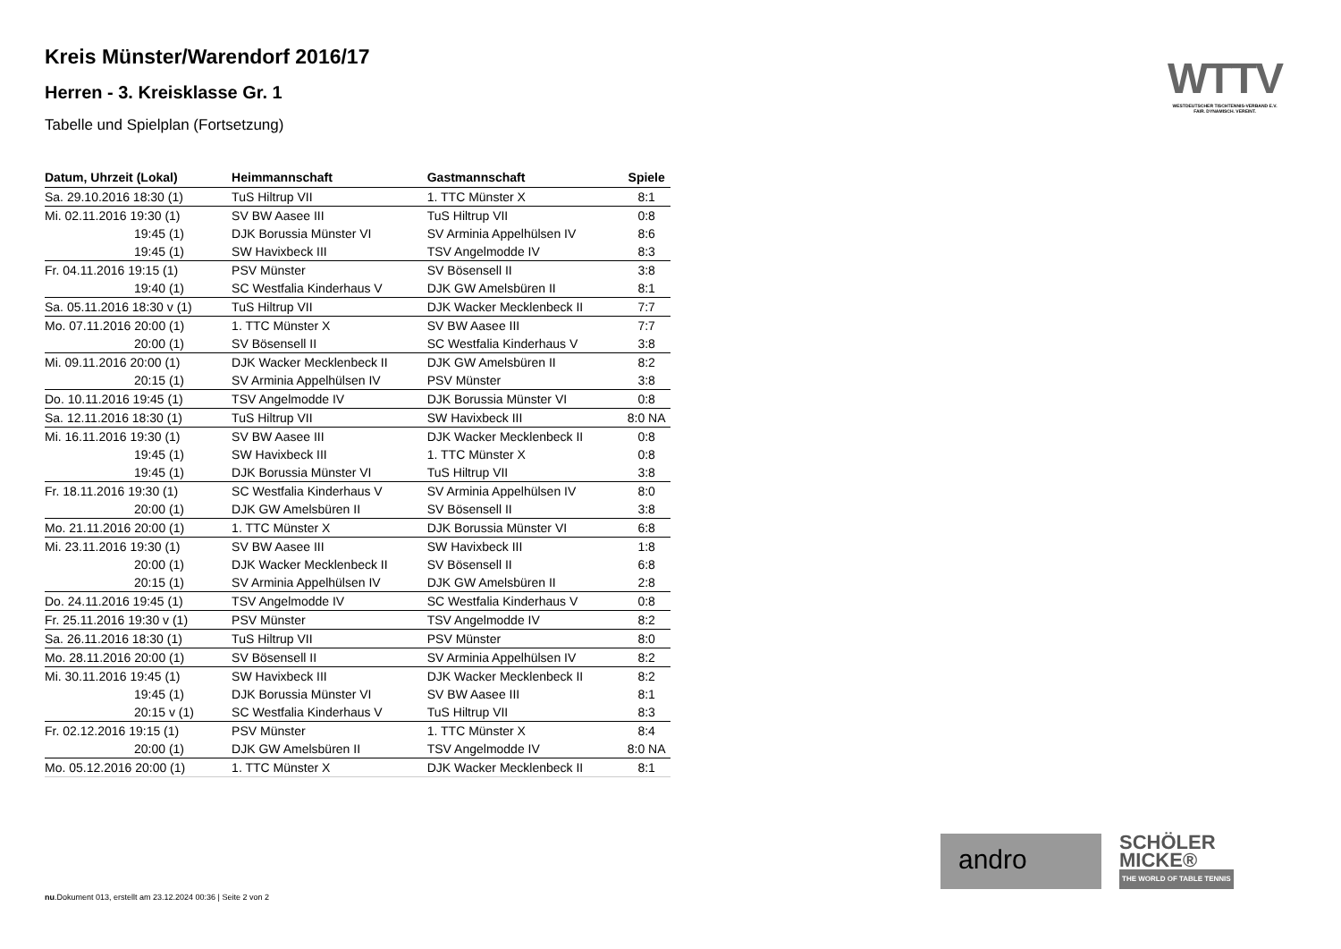WTTV
WESTDEUTSCHER TISCHTENNIS-VERBAND E.V.
FAIR. DYNAMISCH. VEREINT.
Kreis Münster/Warendorf 2016/17
Herren - 3. Kreisklasse Gr. 1
Tabelle und Spielplan (Fortsetzung)
| Datum, Uhrzeit (Lokal) | Heimmannschaft | Gastmannschaft | Spiele |
| --- | --- | --- | --- |
| Sa. 29.10.2016 18:30 (1) | TuS Hiltrup VII | 1. TTC Münster X | 8:1 |
| Mi. 02.11.2016 19:30 (1) | SV BW Aasee III | TuS Hiltrup VII | 0:8 |
| 19:45 (1) | DJK Borussia Münster VI | SV Arminia Appelhülsen IV | 8:6 |
| 19:45 (1) | SW Havixbeck III | TSV Angelmodde IV | 8:3 |
| Fr. 04.11.2016 19:15 (1) | PSV Münster | SV Bösensell II | 3:8 |
| 19:40 (1) | SC Westfalia Kinderhaus V | DJK GW Amelsbüren II | 8:1 |
| Sa. 05.11.2016 18:30 v (1) | TuS Hiltrup VII | DJK Wacker Mecklenbeck II | 7:7 |
| Mo. 07.11.2016 20:00 (1) | 1. TTC Münster X | SV BW Aasee III | 7:7 |
| 20:00 (1) | SV Bösensell II | SC Westfalia Kinderhaus V | 3:8 |
| Mi. 09.11.2016 20:00 (1) | DJK Wacker Mecklenbeck II | DJK GW Amelsbüren II | 8:2 |
| 20:15 (1) | SV Arminia Appelhülsen IV | PSV Münster | 3:8 |
| Do. 10.11.2016 19:45 (1) | TSV Angelmodde IV | DJK Borussia Münster VI | 0:8 |
| Sa. 12.11.2016 18:30 (1) | TuS Hiltrup VII | SW Havixbeck III | 8:0 NA |
| Mi. 16.11.2016 19:30 (1) | SV BW Aasee III | DJK Wacker Mecklenbeck II | 0:8 |
| 19:45 (1) | SW Havixbeck III | 1. TTC Münster X | 0:8 |
| 19:45 (1) | DJK Borussia Münster VI | TuS Hiltrup VII | 3:8 |
| Fr. 18.11.2016 19:30 (1) | SC Westfalia Kinderhaus V | SV Arminia Appelhülsen IV | 8:0 |
| 20:00 (1) | DJK GW Amelsbüren II | SV Bösensell II | 3:8 |
| Mo. 21.11.2016 20:00 (1) | 1. TTC Münster X | DJK Borussia Münster VI | 6:8 |
| Mi. 23.11.2016 19:30 (1) | SV BW Aasee III | SW Havixbeck III | 1:8 |
| 20:00 (1) | DJK Wacker Mecklenbeck II | SV Bösensell II | 6:8 |
| 20:15 (1) | SV Arminia Appelhülsen IV | DJK GW Amelsbüren II | 2:8 |
| Do. 24.11.2016 19:45 (1) | TSV Angelmodde IV | SC Westfalia Kinderhaus V | 0:8 |
| Fr. 25.11.2016 19:30 v (1) | PSV Münster | TSV Angelmodde IV | 8:2 |
| Sa. 26.11.2016 18:30 (1) | TuS Hiltrup VII | PSV Münster | 8:0 |
| Mo. 28.11.2016 20:00 (1) | SV Bösensell II | SV Arminia Appelhülsen IV | 8:2 |
| Mi. 30.11.2016 19:45 (1) | SW Havixbeck III | DJK Wacker Mecklenbeck II | 8:2 |
| 19:45 (1) | DJK Borussia Münster VI | SV BW Aasee III | 8:1 |
| 20:15 v (1) | SC Westfalia Kinderhaus V | TuS Hiltrup VII | 8:3 |
| Fr. 02.12.2016 19:15 (1) | PSV Münster | 1. TTC Münster X | 8:4 |
| 20:00 (1) | DJK GW Amelsbüren II | TSV Angelmodde IV | 8:0 NA |
| Mo. 05.12.2016 20:00 (1) | 1. TTC Münster X | DJK Wacker Mecklenbeck II | 8:1 |
andro
SCHÖLER
MICKE®
THE WORLD OF TABLE TENNIS
nu.Dokument 013, erstellt am 23.12.2024 00:36 | Seite 2 von 2